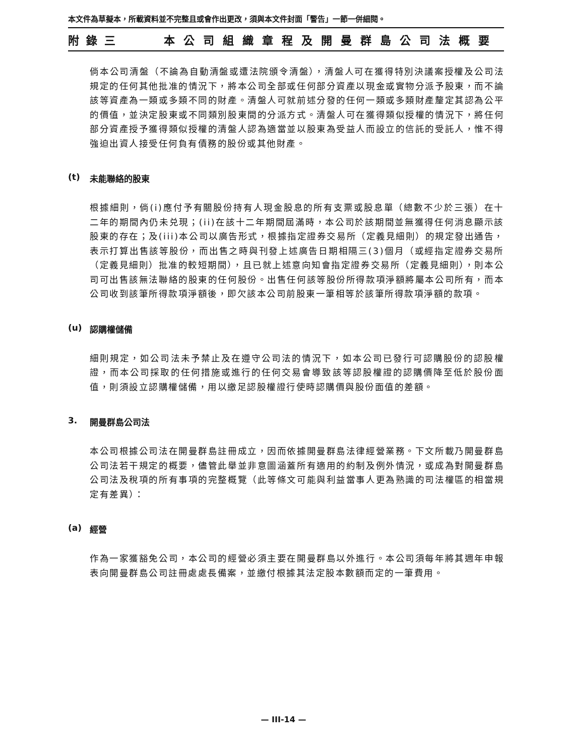本文件為草擬本，所載資料並不完整且或會作出更改，須與本文件封面「警告」一節一併細閱。
附錄三 本公司組織章程及開曼群島公司法概要
倘本公司清盤（不論為自動清盤或遭法院頒令清盤），清盤人可在獲得特別決議案授權及公司法規定的任何其他批准的情況下，將本公司全部或任何部分資產以現金或實物分派予股東，而不論該等資產為一類或多類不同的財產。清盤人可就前述分發的任何一類或多類財產釐定其認為公平的價值，並決定股東或不同類別股東間的分派方式。清盤人可在獲得類似授權的情況下，將任何部分資產授予獲得類似授權的清盤人認為適當並以股東為受益人而設立的信託的受託人，惟不得強迫出資人接受任何負有債務的股份或其他財產。
(t) 未能聯絡的股東
根據細則，倘(i)應付予有關股份持有人現金股息的所有支票或股息單（總數不少於三張）在十二年的期間內仍未兑現；(ii)在該十二年期間屆滿時，本公司於該期間並無獲得任何消息顯示該股東的存在；及(iii)本公司以廣告形式，根據指定證券交易所（定義見細則）的規定發出通告，表示打算出售該等股份，而出售之時與刊發上述廣告日期相隔三(3)個月（或經指定證券交易所（定義見細則）批准的較短期間），且已就上述意向知會指定證券交易所（定義見細則），則本公司可出售該無法聯絡的股東的任何股份。出售任何該等股份所得款項淨額將屬本公司所有，而本公司收到該筆所得款項淨額後，即欠該本公司前股東一筆相等於該筆所得款項淨額的款項。
(u) 認購權儲備
細則規定，如公司法未予禁止及在遵守公司法的情況下，如本公司已發行可認購股份的認股權證，而本公司採取的任何措施或進行的任何交易會導致該等認股權證的認購價降至低於股份面值，則須設立認購權儲備，用以繳足認股權證行使時認購價與股份面值的差額。
3. 開曼群島公司法
本公司根據公司法在開曼群島註冊成立，因而依據開曼群島法律經營業務。下文所載乃開曼群島公司法若干規定的概要，儘管此舉並非意圖涵蓋所有適用的約制及例外情況，或成為對開曼群島公司法及稅項的所有事項的完整概覽（此等條文可能與利益當事人更為熟識的司法權區的相當規定有差異）：
(a) 經營
作為一家獲豁免公司，本公司的經營必須主要在開曼群島以外進行。本公司須每年將其週年申報表向開曼群島公司註冊處處長備案，並繳付根據其法定股本數額而定的一筆費用。
— III-14 —